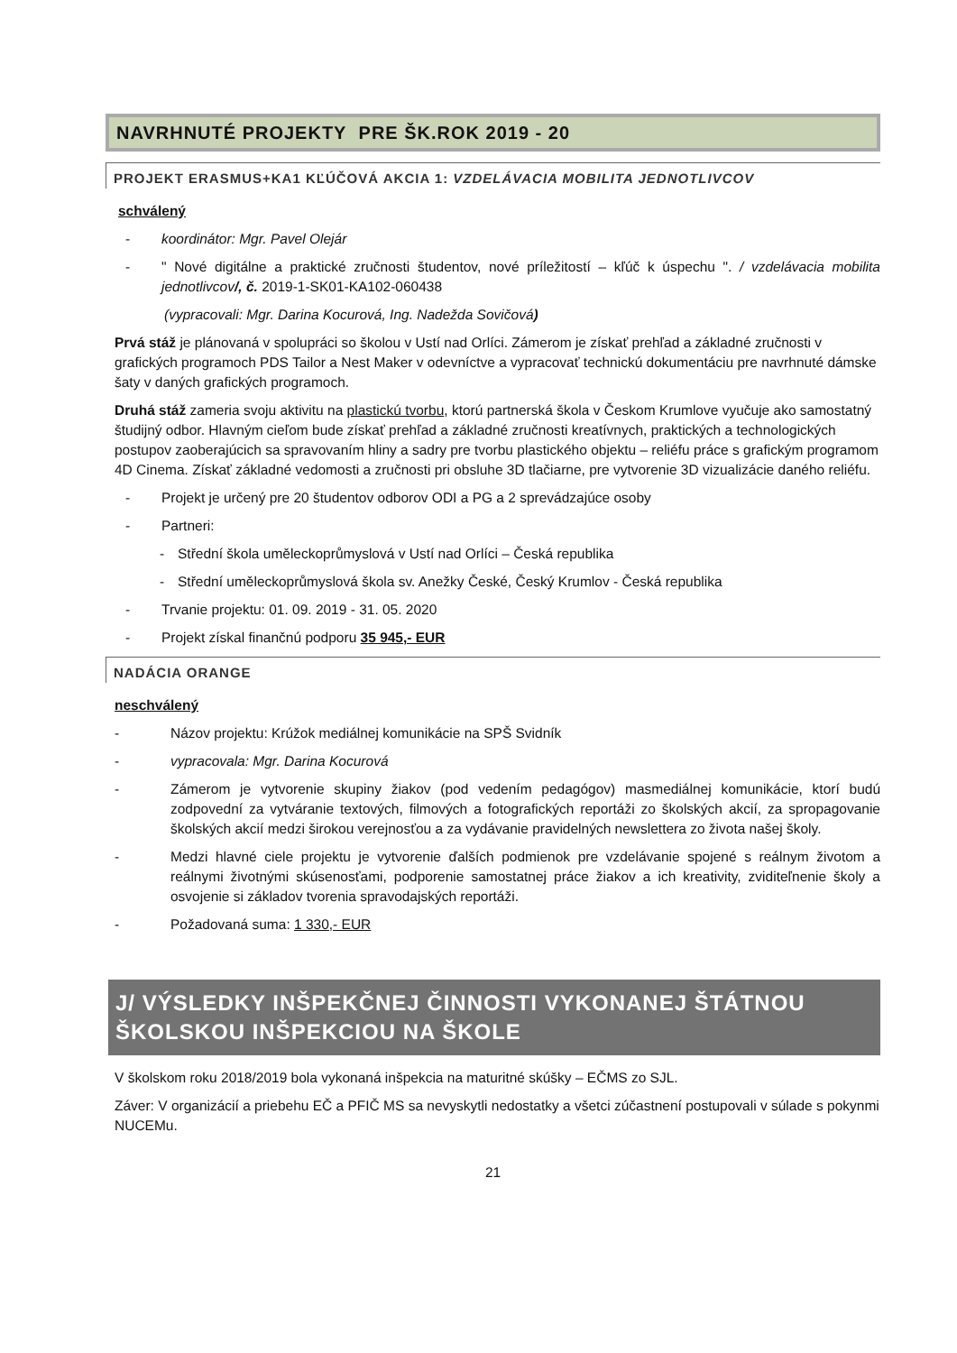NAVRHNUTÉ PROJEKTY PRE ŠK.ROK 2019 - 20
PROJEKT ERASMUS+KA1 KĽÚČOVÁ AKCIA 1: VZDELÁVACIA MOBILITA JEDNOTLIVCOV
schválený
- koordinátor: Mgr. Pavel Olejár
- " Nové digitálne a praktické zručnosti študentov, nové príležitostí – kľúč k úspechu ". / vzdelávacia mobilita jednotlivcov/, č. 2019-1-SK01-KA102-060438
(vypracovali: Mgr. Darina Kocurová, Ing. Nadežda Sovičová)
Prvá stáž je plánovaná v spolupráci so školou v Ustí nad Orlíci. Zámerom je získať prehľad a základné zručnosti v grafických programoch PDS Tailor a Nest Maker v odevníctve a vypracovať technickú dokumentáciu pre navrhnuté dámske šaty v daných grafických programoch.
Druhá stáž zameria svoju aktivitu na plastickú tvorbu, ktorú partnerská škola v Českom Krumlove vyučuje ako samostatný študijný odbor. Hlavným cieľom bude získať prehľad a základné zručnosti kreatívnych, praktických a technologických postupov zaoberajúcich sa spravovaním hliny a sadry pre tvorbu plastického objektu – reliéfu práce s grafickým programom 4D Cinema. Získať základné vedomosti a zručnosti pri obsluhe 3D tlačiarne, pre vytvorenie 3D vizualizácie daného reliéfu.
- Projekt je určený pre 20 študentov odborov ODI a PG a 2 sprevádzajúce osoby
- Partneri:
- Střední škola uměleckoprůmyslová v Ustí nad Orlíci – Česká republika
- Střední uměleckoprůmyslová škola sv. Anežky České, Český Krumlov - Česká republika
- Trvanie projektu: 01. 09. 2019 - 31. 05. 2020
- Projekt získal finančnú podporu 35 945,- EUR
NADÁCIA ORANGE
neschválený
- Názov projektu: Krúžok mediálnej komunikácie na SPŠ Svidník
- vypracovala: Mgr. Darina Kocurová
- Zámerom je vytvorenie skupiny žiakov (pod vedením pedagógov) masmediálnej komunikácie, ktorí budú zodpovední za vytváranie textových, filmových a fotografických reportáži zo školských akcií, za spropagovanie školských akcií medzi širokou verejnosťou a za vydávanie pravidelných newslettera zo života našej školy.
- Medzi hlavné ciele projektu je vytvorenie ďalších podmienok pre vzdelávanie spojené s reálnym životom a reálnymi životnými skúsenosťami, podporenie samostatnej práce žiakov a ich kreativity, zviditeľnenie školy a osvojenie si základov tvorenia spravodajských reportáži.
- Požadovaná suma: 1 330,- EUR
J/ VÝSLEDKY INŠPEKČNEJ ČINNOSTI VYKONANEJ ŠTÁTNOU ŠKOLSKOU INŠPEKCIOU NA ŠKOLE
V školskom roku 2018/2019 bola vykonaná inšpekcia na maturitné skúšky – EČMS zo SJL.
Záver: V organizácií a priebehu EČ a PFIČ MS sa nevyskytli nedostatky a všetci zúčastnení postupovali v súlade s pokynmi NUCEMu.
21